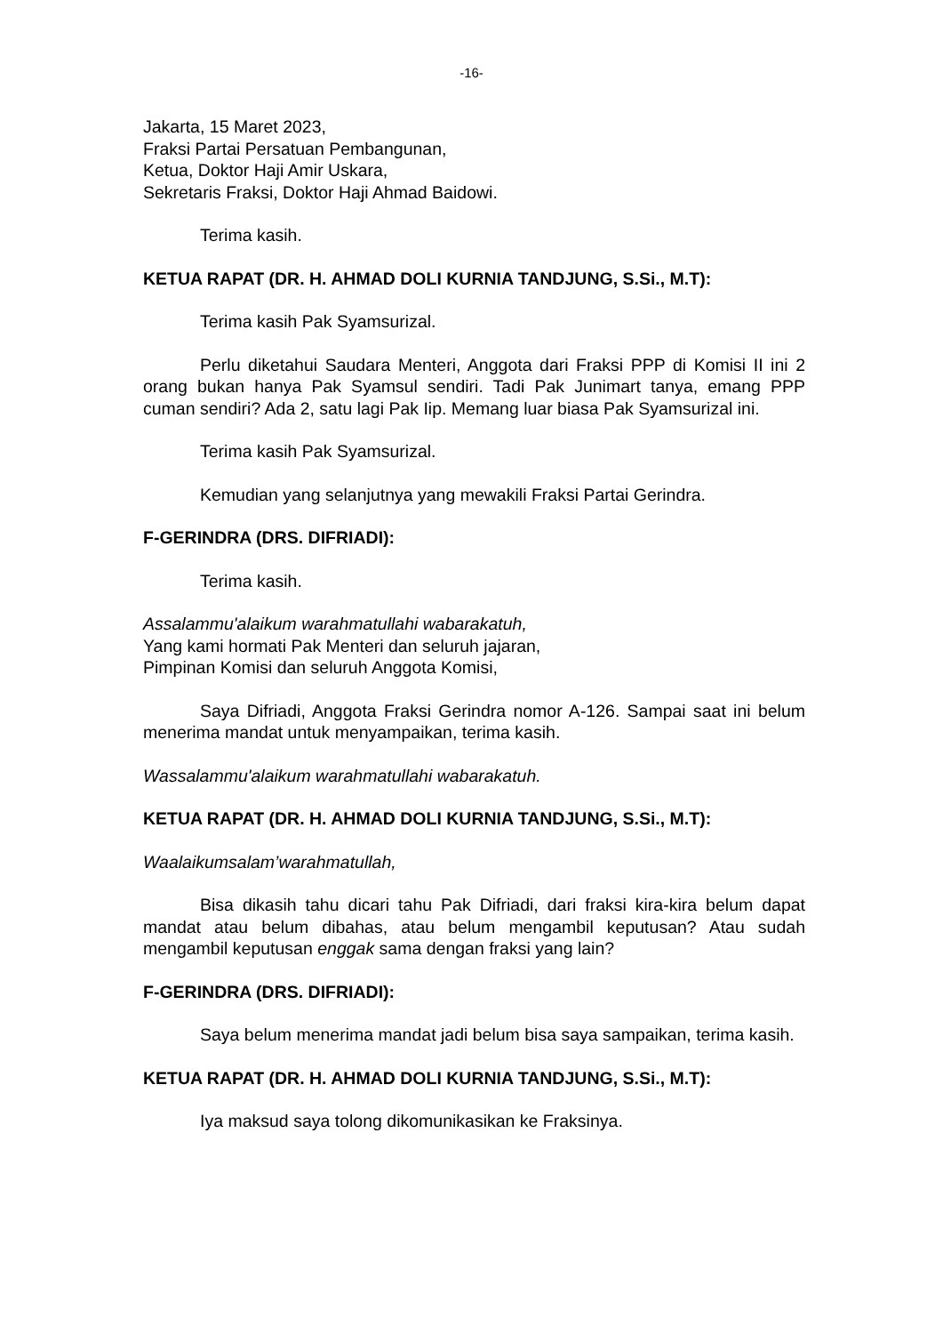-16-
Jakarta, 15 Maret 2023,
Fraksi Partai Persatuan Pembangunan,
Ketua, Doktor Haji Amir Uskara,
Sekretaris Fraksi, Doktor Haji Ahmad Baidowi.
Terima kasih.
KETUA RAPAT (DR. H. AHMAD DOLI KURNIA TANDJUNG, S.Si., M.T):
Terima kasih Pak Syamsurizal.
Perlu diketahui Saudara Menteri, Anggota dari Fraksi PPP di Komisi II ini 2 orang bukan hanya Pak Syamsul sendiri. Tadi Pak Junimart tanya, emang PPP cuman sendiri? Ada 2, satu lagi Pak Iip. Memang luar biasa Pak Syamsurizal ini.
Terima kasih Pak Syamsurizal.
Kemudian yang selanjutnya yang mewakili Fraksi Partai Gerindra.
F-GERINDRA (DRS. DIFRIADI):
Terima kasih.
Assalammu'alaikum warahmatullahi wabarakatuh,
Yang kami hormati Pak Menteri dan seluruh jajaran,
Pimpinan Komisi dan seluruh Anggota Komisi,
Saya Difriadi, Anggota Fraksi Gerindra nomor A-126. Sampai saat ini belum menerima mandat untuk menyampaikan, terima kasih.
Wassalammu'alaikum warahmatullahi wabarakatuh.
KETUA RAPAT (DR. H. AHMAD DOLI KURNIA TANDJUNG, S.Si., M.T):
Waalaikumsalam’warahmatullah,
Bisa dikasih tahu dicari tahu Pak Difriadi, dari fraksi kira-kira belum dapat mandat atau belum dibahas, atau belum mengambil keputusan? Atau sudah mengambil keputusan enggak sama dengan fraksi yang lain?
F-GERINDRA (DRS. DIFRIADI):
Saya belum menerima mandat jadi belum bisa saya sampaikan, terima kasih.
KETUA RAPAT (DR. H. AHMAD DOLI KURNIA TANDJUNG, S.Si., M.T):
Iya maksud saya tolong dikomunikasikan ke Fraksinya.